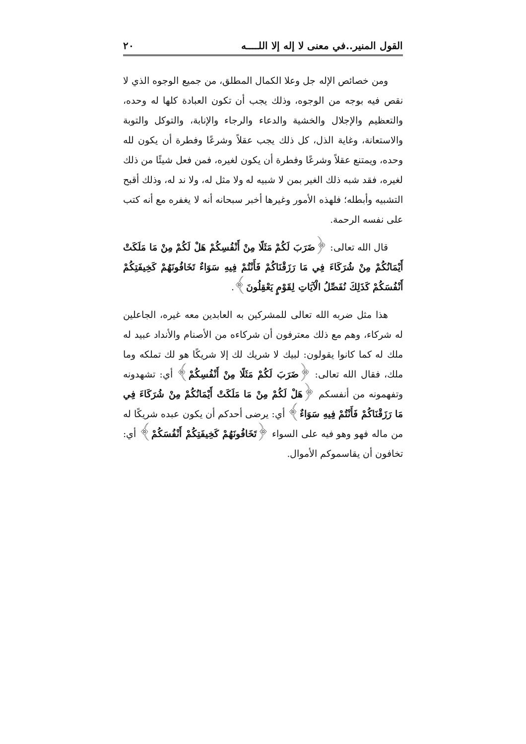القول المنير..في معنى لا إله إلا اللــــه ٢٠
ومن خصائص الإله جل وعلا الكمال المطلق، من جميع الوجوه الذي لا نقص فيه بوجه من الوجوه، وذلك يجب أن تكون العبادة كلها له وحده، والتعظيم والإجلال والخشية والدعاء والرجاء والإنابة، والتوكل والتوبة والاستعانة، وغاية الذل، كل ذلك يجب عقلاً وشرعًا وفطرة أن يكون لله وحده، ويمتنع عقلاً وشرعًا وفطرة أن يكون لغيره، فمن فعل شيئًا من ذلك لغيره، فقد شبه ذلك الغير بمن لا شبيه له ولا مثل له، ولا ند له، وذلك أقبح التشبيه وأبطله؛ فلهذه الأمور وغيرها أخبر سبحانه أنه لا يغفره مع أنه كتب على نفسه الرحمة.
قال الله تعالى: ﴿ضَرَبَ لَكُمْ مَثَلًا مِنْ أَنْفُسِكُمْ هَلْ لَكُمْ مِنْ مَا مَلَكَتْ أَيْمَانُكُمْ مِنْ شُرَكَاءَ فِي مَا رَزَقْنَاكُمْ فَأَنْتُمْ فِيهِ سَوَاءٌ تَخَافُونَهُمْ كَخِيفَتِكُمْ أَنْفُسَكُمْ كَذَلِكَ نُفَصِّلُ الْآيَاتِ لِقَوْمٍ يَعْقِلُونَ﴾.
هذا مثل ضربه الله تعالى للمشركين به العابدين معه غيره، الجاعلين له شركاء، وهم مع ذلك معترفون أن شركاءه من الأصنام والأنداد عبيد له ملك له كما كانوا يقولون: لبيك لا شريك لك إلا شريكًا هو لك تملكه وما ملك، فقال الله تعالى: ﴿ضَرَبَ لَكُمْ مَثَلًا مِنْ أَنْفُسِكُمْ﴾ أي: تشهدونه وتفهمونه من أنفسكم ﴿هَلْ لَكُمْ مِنْ مَا مَلَكَتْ أَيْمَانُكُمْ مِنْ شُرَكَاءَ فِي مَا رَزَقْنَاكُمْ فَأَنْتُمْ فِيهِ سَوَاءٌ﴾ أي: يرضى أحدكم أن يكون عبده شريكًا له من ماله فهو وهو فيه على السواء ﴿تَخَافُونَهُمْ كَخِيفَتِكُمْ أَنْفُسَكُمْ﴾ أي: تخافون أن يقاسموكم الأموال.